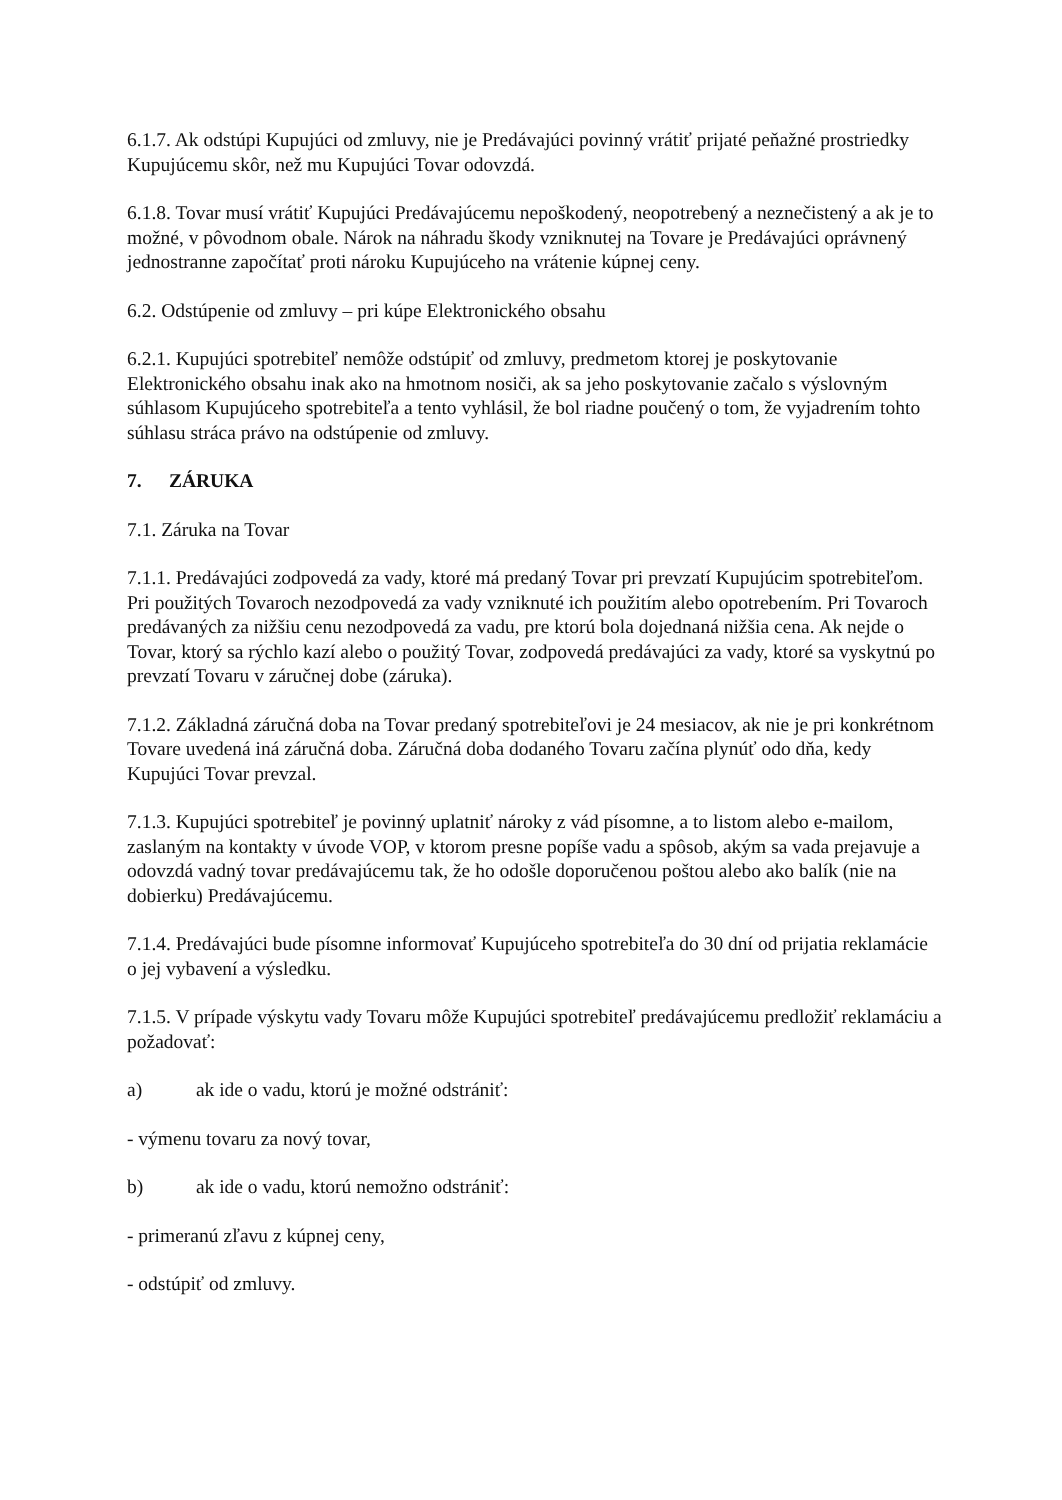6.1.7. Ak odstúpi Kupujúci od zmluvy, nie je Predávajúci povinný vrátiť prijaté peňažné prostriedky Kupujúcemu skôr, než mu Kupujúci Tovar odovzdá.
6.1.8. Tovar musí vrátiť Kupujúci Predávajúcemu nepoškodený, neopotrebený a neznečistený a ak je to možné, v pôvodnom obale. Nárok na náhradu škody vzniknutej na Tovare je Predávajúci oprávnený jednostranne započítať proti nároku Kupujúceho na vrátenie kúpnej ceny.
6.2. Odstúpenie od zmluvy – pri kúpe Elektronického obsahu
6.2.1. Kupujúci spotrebiteľ nemôže odstúpiť od zmluvy, predmetom ktorej je poskytovanie Elektronického obsahu inak ako na hmotnom nosiči, ak sa jeho poskytovanie začalo s výslovným súhlasom Kupujúceho spotrebiteľa a tento vyhlásil, že bol riadne poučený o tom, že vyjadrením tohto súhlasu stráca právo na odstúpenie od zmluvy.
7. ZÁRUKA
7.1. Záruka na Tovar
7.1.1. Predávajúci zodpovedá za vady, ktoré má predaný Tovar pri prevzatí Kupujúcim spotrebiteľom. Pri použitých Tovaroch nezodpovedá za vady vzniknuté ich použitím alebo opotrebením. Pri Tovaroch predávaných za nižšiu cenu nezodpovedá za vadu, pre ktorú bola dojednaná nižšia cena. Ak nejde o Tovar, ktorý sa rýchlo kazí alebo o použitý Tovar, zodpovedá predávajúci za vady, ktoré sa vyskytnú po prevzatí Tovaru v záručnej dobe (záruka).
7.1.2. Základná záručná doba na Tovar predaný spotrebiteľovi je 24 mesiacov, ak nie je pri konkrétnom Tovare uvedená iná záručná doba. Záručná doba dodaného Tovaru začína plynúť odo dňa, kedy Kupujúci Tovar prevzal.
7.1.3. Kupujúci spotrebiteľ je povinný uplatniť nároky z vád písomne, a to listom alebo e-mailom, zaslaným na kontakty v úvode VOP, v ktorom presne popíše vadu a spôsob, akým sa vada prejavuje a odovzdá vadný tovar predávajúcemu tak, že ho odošle doporučenou poštou alebo ako balík (nie na dobierku) Predávajúcemu.
7.1.4. Predávajúci bude písomne informovať Kupujúceho spotrebiteľa do 30 dní od prijatia reklamácie o jej vybavení a výsledku.
7.1.5. V prípade výskytu vady Tovaru môže Kupujúci spotrebiteľ predávajúcemu predložiť reklamáciu a požadovať:
a) ak ide o vadu, ktorú je možné odstrániť:
- výmenu tovaru za nový tovar,
b) ak ide o vadu, ktorú nemožno odstrániť:
- primeranú zľavu z kúpnej ceny,
- odstúpiť od zmluvy.